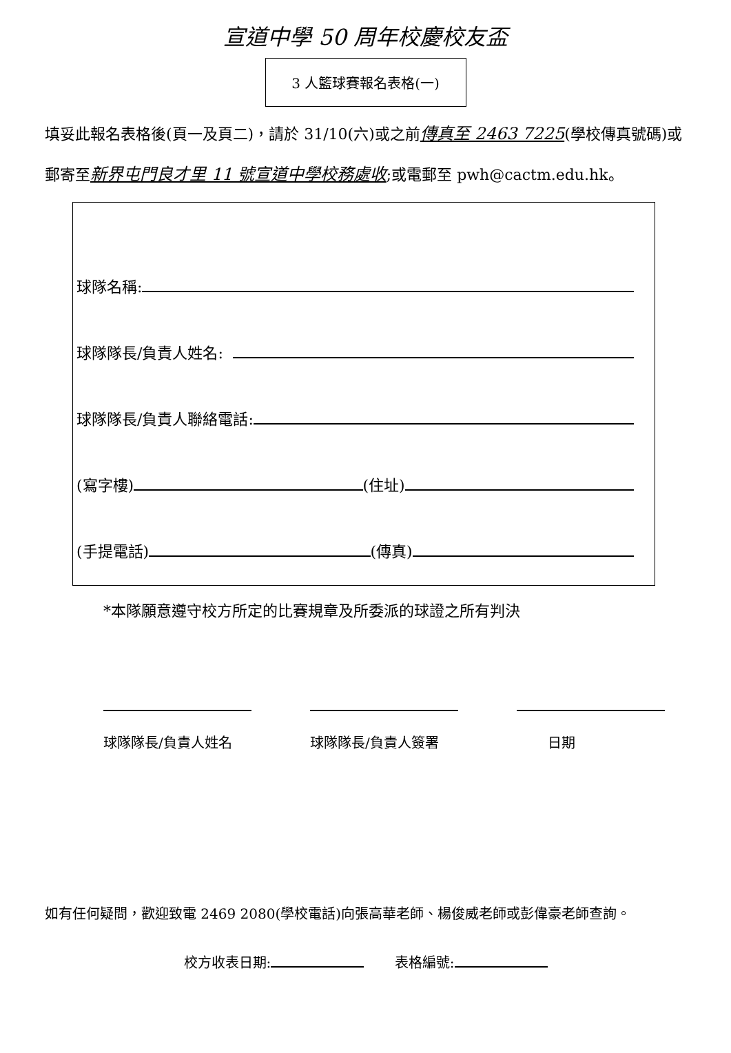宣道中學 50 周年校慶校友盃
3 人籃球賽報名表格(一)
填妥此報名表格後(頁一及頁二)，請於 31/10(六)或之前傳真至 2463 7225(學校傳真號碼)或郵寄至新界屯門良才里 11 號宣道中學校務處收;或電郵至 pwh@cactm.edu.hk。
球隊名稱:
球隊隊長/負責人姓名:
球隊隊長/負責人聯絡電話:
(寫字樓) (住址)
(手提電話) (傳真)
*本隊願意遵守校方所定的比賽規章及所委派的球證之所有判決
球隊隊長/負責人姓名 球隊隊長/負責人簽署 日期
如有任何疑問，歡迎致電 2469 2080(學校電話)向張高華老師、楊俊威老師或彭偉豪老師查詢。
校方收表日期: 表格編號: